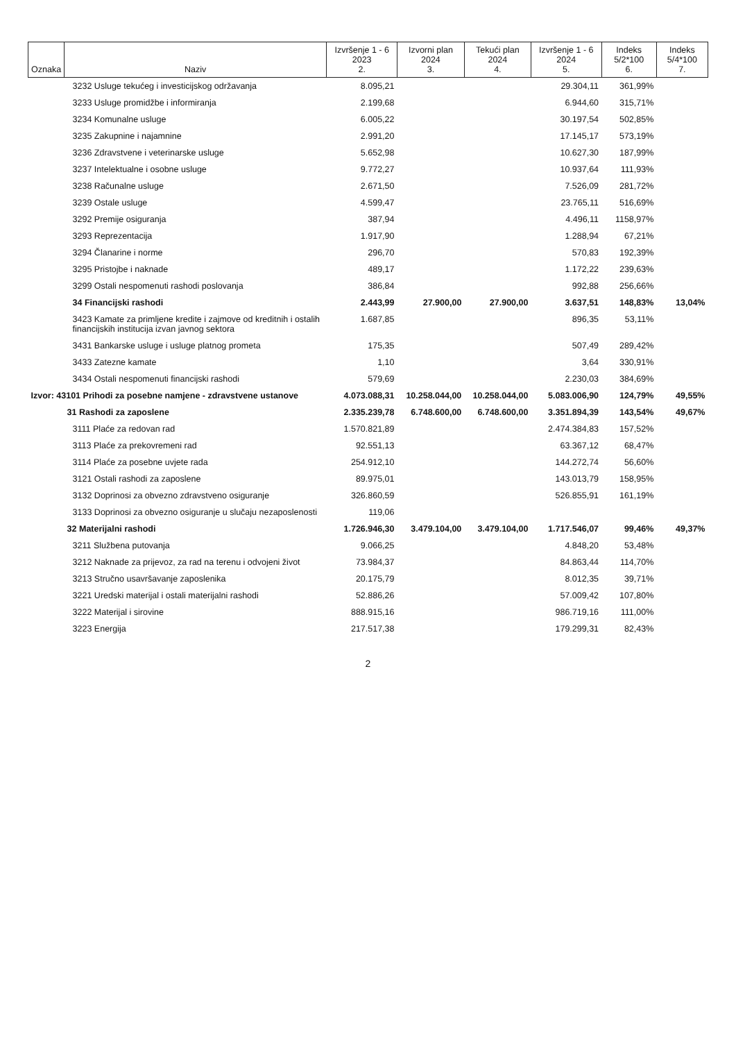| Oznaka | Naziv | Izvršenje 1 - 6 2023 2. | Izvorni plan 2024 3. | Tekući plan 2024 4. | Izvršenje 1 - 6 2024 5. | Indeks 5/2*100 6. | Indeks 5/4*100 7. |
| --- | --- | --- | --- | --- | --- | --- | --- |
| | 3232 Usluge tekućeg i investicijskog održavanja | 8.095,21 | | | 29.304,11 | 361,99% | |
| | 3233 Usluge promidžbe i informiranja | 2.199,68 | | | 6.944,60 | 315,71% | |
| | 3234 Komunalne usluge | 6.005,22 | | | 30.197,54 | 502,85% | |
| | 3235 Zakupnine i najamnine | 2.991,20 | | | 17.145,17 | 573,19% | |
| | 3236 Zdravstvene i veterinarske usluge | 5.652,98 | | | 10.627,30 | 187,99% | |
| | 3237 Intelektualne i osobne usluge | 9.772,27 | | | 10.937,64 | 111,93% | |
| | 3238 Računalne usluge | 2.671,50 | | | 7.526,09 | 281,72% | |
| | 3239 Ostale usluge | 4.599,47 | | | 23.765,11 | 516,69% | |
| | 3292 Premije osiguranja | 387,94 | | | 4.496,11 | 1158,97% | |
| | 3293 Reprezentacija | 1.917,90 | | | 1.288,94 | 67,21% | |
| | 3294 Članarine i norme | 296,70 | | | 570,83 | 192,39% | |
| | 3295 Pristojbe i naknade | 489,17 | | | 1.172,22 | 239,63% | |
| | 3299 Ostali nespomenuti rashodi poslovanja | 386,84 | | | 992,88 | 256,66% | |
| | 34 Financijski rashodi | 2.443,99 | 27.900,00 | 27.900,00 | 3.637,51 | 148,83% | 13,04% |
| | 3423 Kamate za primljene kredite i zajmove od kreditnih i ostalih financijskih institucija izvan javnog sektora | 1.687,85 | | | 896,35 | 53,11% | |
| | 3431 Bankarske usluge i usluge platnog prometa | 175,35 | | | 507,49 | 289,42% | |
| | 3433 Zatezne kamate | 1,10 | | | 3,64 | 330,91% | |
| | 3434 Ostali nespomenuti financijski rashodi | 579,69 | | | 2.230,03 | 384,69% | |
| Izvor: 43101 Prihodi za posebne namjene - zdravstvene ustanove | | 4.073.088,31 | 10.258.044,00 | 10.258.044,00 | 5.083.006,90 | 124,79% | 49,55% |
| | 31 Rashodi za zaposlene | 2.335.239,78 | 6.748.600,00 | 6.748.600,00 | 3.351.894,39 | 143,54% | 49,67% |
| | 3111 Plaće za redovan rad | 1.570.821,89 | | | 2.474.384,83 | 157,52% | |
| | 3113 Plaće za prekovremeni rad | 92.551,13 | | | 63.367,12 | 68,47% | |
| | 3114 Plaće za posebne uvjete rada | 254.912,10 | | | 144.272,74 | 56,60% | |
| | 3121 Ostali rashodi za zaposlene | 89.975,01 | | | 143.013,79 | 158,95% | |
| | 3132 Doprinosi za obvezno zdravstveno osiguranje | 326.860,59 | | | 526.855,91 | 161,19% | |
| | 3133 Doprinosi za obvezno osiguranje u slučaju nezaposlenosti | 119,06 | | | | | |
| | 32 Materijalni rashodi | 1.726.946,30 | 3.479.104,00 | 3.479.104,00 | 1.717.546,07 | 99,46% | 49,37% |
| | 3211 Službena putovanja | 9.066,25 | | | 4.848,20 | 53,48% | |
| | 3212 Naknade za prijevoz, za rad na terenu i odvojeni život | 73.984,37 | | | 84.863,44 | 114,70% | |
| | 3213 Stručno usavršavanje zaposlenika | 20.175,79 | | | 8.012,35 | 39,71% | |
| | 3221 Uredski materijal i ostali materijalni rashodi | 52.886,26 | | | 57.009,42 | 107,80% | |
| | 3222 Materijal i sirovine | 888.915,16 | | | 986.719,16 | 111,00% | |
| | 3223 Energija | 217.517,38 | | | 179.299,31 | 82,43% | |
2